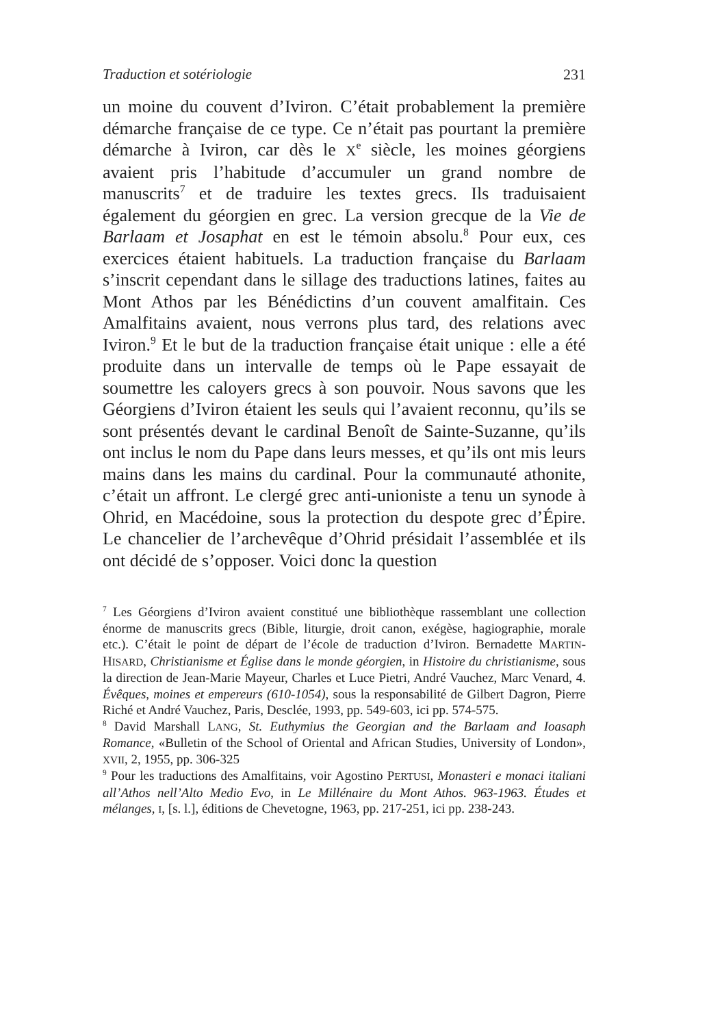Traduction et sotériologie 231
un moine du couvent d’Iviron. C’était probablement la première démarche française de ce type. Ce n’était pas pourtant la première démarche à Iviron, car dès le X<sup>e</sup> siècle, les moines géorgiens avaient pris l’habitude d’accumuler un grand nombre de manuscrits<sup>7</sup> et de traduire les textes grecs. Ils traduisaient également du géorgien en grec. La version grecque de la Vie de Barlaam et Josaphat en est le témoin absolu.<sup>8</sup> Pour eux, ces exercices étaient habituels. La traduction française du Barlaam s’inscrit cependant dans le sillage des traductions latines, faites au Mont Athos par les Bénédictins d’un couvent amalfitain. Ces Amalfitains avaient, nous verrons plus tard, des relations avec Iviron.<sup>9</sup> Et le but de la traduction française était unique : elle a été produite dans un intervalle de temps où le Pape essayait de soumettre les caloyers grecs à son pouvoir. Nous savons que les Géorgiens d’Iviron étaient les seuls qui l’avaient reconnu, qu’ils se sont présentés devant le cardinal Benoît de Sainte-Suzanne, qu’ils ont inclus le nom du Pape dans leurs messes, et qu’ils ont mis leurs mains dans les mains du cardinal. Pour la communauté athonite, c’était un affront. Le clergé grec anti-unioniste a tenu un synode à Ohrid, en Macédoine, sous la protection du despote grec d’Épire. Le chancelier de l’archevêque d’Ohrid présidait l’assemblée et ils ont décidé de s’opposer. Voici donc la question
<sup>7</sup> Les Géorgiens d’Iviron avaient constitué une bibliothèque rassemblant une collection énorme de manuscrits grecs (Bible, liturgie, droit canon, exégèse, hagiographie, morale etc.). C’était le point de départ de l’école de traduction d’Iviron. Bernadette MARTIN-HISARD, Christianisme et Église dans le monde géorgien, in Histoire du christianisme, sous la direction de Jean-Marie Mayeur, Charles et Luce Pietri, André Vauchez, Marc Venard, 4. Évêques, moines et empereurs (610-1054), sous la responsabilité de Gilbert Dagron, Pierre Riché et André Vauchez, Paris, Desclée, 1993, pp. 549-603, ici pp. 574-575.
<sup>8</sup> David Marshall LANG, St. Euthymius the Georgian and the Barlaam and Ioasaph Romance, «Bulletin of the School of Oriental and African Studies, University of London», XVII, 2, 1955, pp. 306-325
<sup>9</sup> Pour les traductions des Amalfitains, voir Agostino PERTUSI, Monasteri e monaci italiani all’Athos nell’Alto Medio Evo, in Le Millénaire du Mont Athos. 963-1963. Études et mélanges, I, [s. l.], éditions de Chevetogne, 1963, pp. 217-251, ici pp. 238-243.